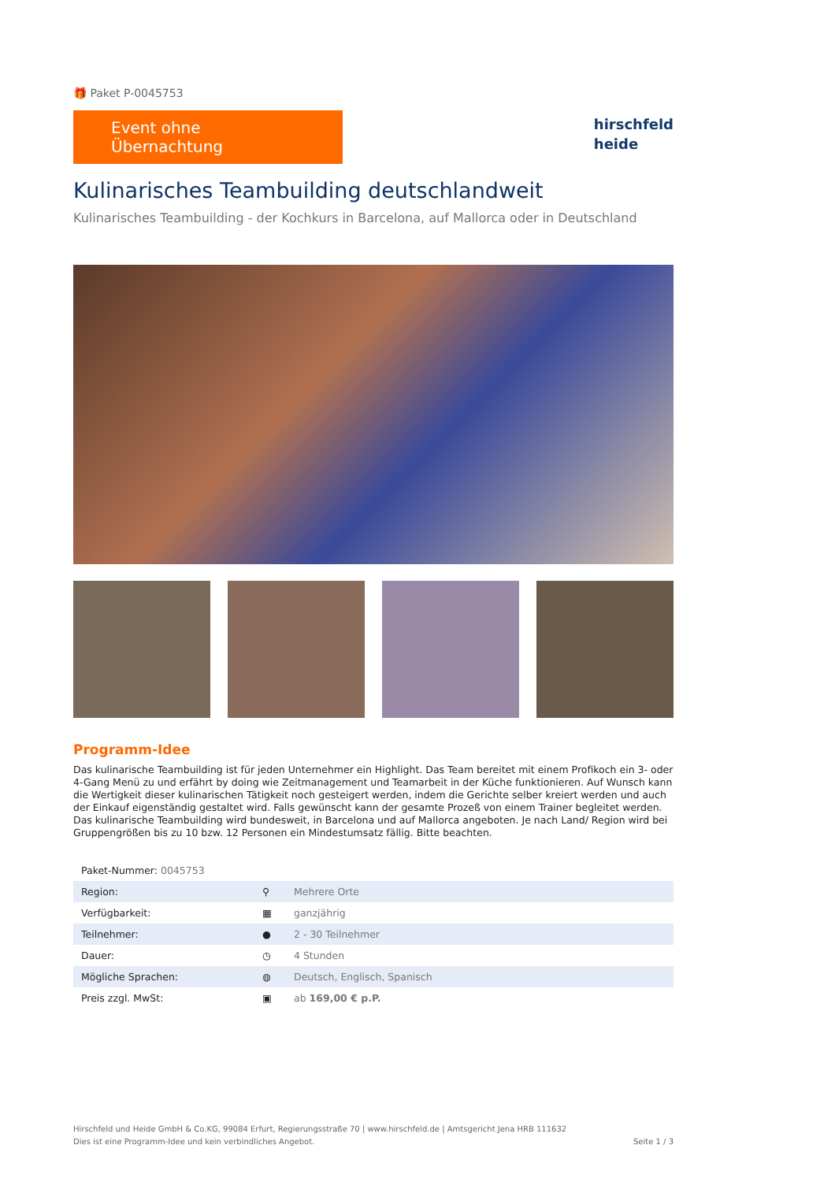🎁 Paket P-0045753
Event ohne Übernachtung
hirschfeld
heide
Kulinarisches Teambuilding deutschlandweit
Kulinarisches Teambuilding - der Kochkurs in Barcelona, auf Mallorca oder in Deutschland
Programm-Idee
Das kulinarische Teambuilding ist für jeden Unternehmer ein Highlight. Das Team bereitet mit einem Profikoch ein 3- oder 4-Gang Menü zu und erfährt by doing wie Zeitmanagement und Teamarbeit in der Küche funktionieren. Auf Wunsch kann die Wertigkeit dieser kulinarischen Tätigkeit noch gesteigert werden, indem die Gerichte selber kreiert werden und auch der Einkauf eigenständig gestaltet wird. Falls gewünscht kann der gesamte Prozeß von einem Trainer begleitet werden. Das kulinarische Teambuilding wird bundesweit, in Barcelona und auf Mallorca angeboten. Je nach Land/ Region wird bei Gruppengrößen bis zu 10 bzw. 12 Personen ein Mindestumsatz fällig. Bitte beachten.
| Paket-Nummer: 0045753 | | |
| Region: | ⚲ | Mehrere Orte |
| Verfügbarkeit: | ▦ | ganzjährig |
| Teilnehmer: | ● | 2 - 30 Teilnehmer |
| Dauer: | ◷ | 4 Stunden |
| Mögliche Sprachen: | ◍ | Deutsch, Englisch, Spanisch |
| Preis zzgl. MwSt: | ▣ | ab 169,00 € p.P. |
Hirschfeld und Heide GmbH & Co.KG, 99084 Erfurt, Regierungsstraße 70 | www.hirschfeld.de | Amtsgericht Jena HRB 111632
Dies ist eine Programm-Idee und kein verbindliches Angebot.
Seite 1 / 3